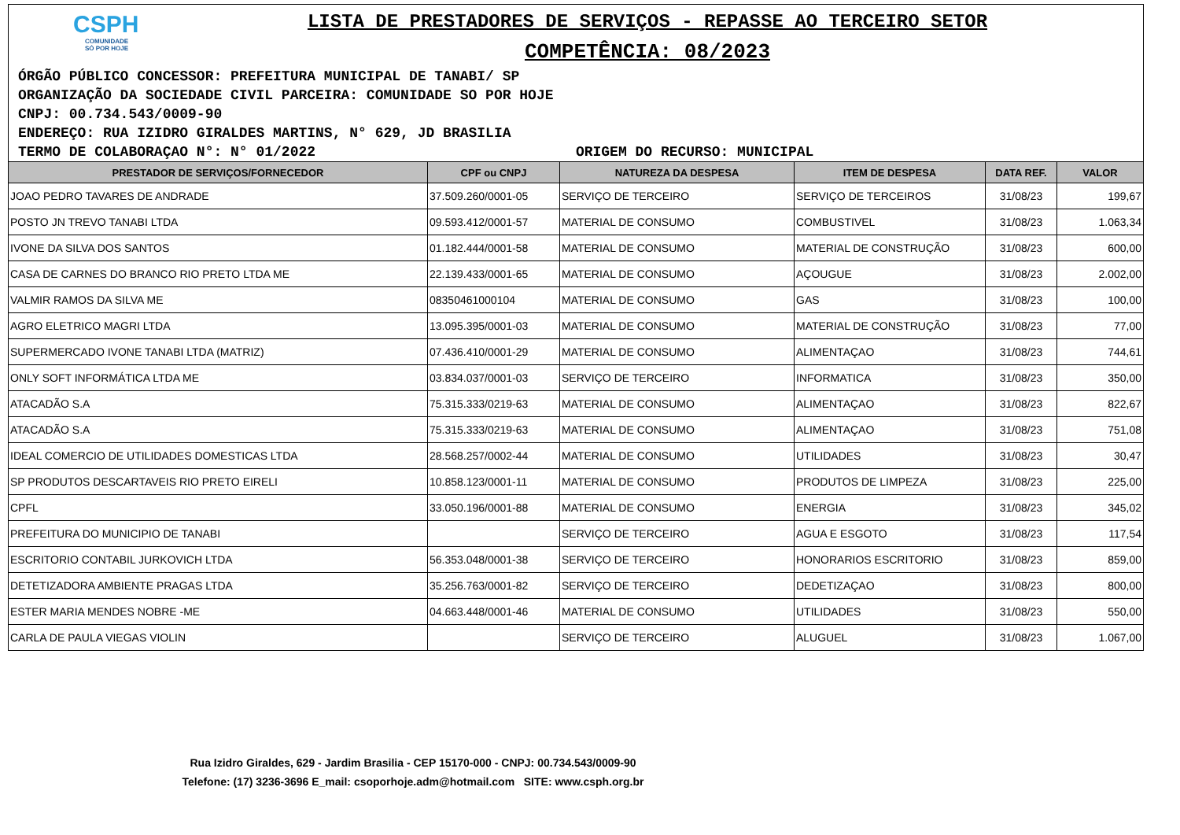CSPH
COMUNIDADE
SÓ POR HOJE
LISTA DE PRESTADORES DE SERVIÇOS - REPASSE AO TERCEIRO SETOR
COMPETÊNCIA: 08/2023
ÓRGÃO PÚBLICO CONCESSOR: PREFEITURA MUNICIPAL DE TANABI/ SP
ORGANIZAÇÃO DA SOCIEDADE CIVIL PARCEIRA: COMUNIDADE SO POR HOJE
CNPJ: 00.734.543/0009-90
ENDEREÇO: RUA IZIDRO GIRALDES MARTINS, N° 629, JD BRASILIA
TERMO DE COLABORAÇAO N°: N° 01/2022 ORIGEM DO RECURSO: MUNICIPAL
| PRESTADOR DE SERVIÇOS/FORNECEDOR | CPF ou CNPJ | NATUREZA DA DESPESA | ITEM DE DESPESA | DATA REF. | VALOR |
| --- | --- | --- | --- | --- | --- |
| JOAO PEDRO TAVARES DE ANDRADE | 37.509.260/0001-05 | SERVIÇO DE TERCEIRO | SERVIÇO DE TERCEIROS | 31/08/23 | 199,67 |
| POSTO JN TREVO TANABI LTDA | 09.593.412/0001-57 | MATERIAL DE CONSUMO | COMBUSTIVEL | 31/08/23 | 1.063,34 |
| IVONE DA SILVA DOS SANTOS | 01.182.444/0001-58 | MATERIAL DE CONSUMO | MATERIAL DE CONSTRUÇÃO | 31/08/23 | 600,00 |
| CASA DE CARNES DO BRANCO RIO PRETO LTDA ME | 22.139.433/0001-65 | MATERIAL DE CONSUMO | AÇOUGUE | 31/08/23 | 2.002,00 |
| VALMIR RAMOS DA SILVA ME | 08350461000104 | MATERIAL DE CONSUMO | GAS | 31/08/23 | 100,00 |
| AGRO ELETRICO MAGRI LTDA | 13.095.395/0001-03 | MATERIAL DE CONSUMO | MATERIAL DE CONSTRUÇÃO | 31/08/23 | 77,00 |
| SUPERMERCADO IVONE TANABI LTDA (MATRIZ) | 07.436.410/0001-29 | MATERIAL DE CONSUMO | ALIMENTAÇAO | 31/08/23 | 744,61 |
| ONLY SOFT INFORMÁTICA LTDA ME | 03.834.037/0001-03 | SERVIÇO DE TERCEIRO | INFORMATICA | 31/08/23 | 350,00 |
| ATACADÃO S.A | 75.315.333/0219-63 | MATERIAL DE CONSUMO | ALIMENTAÇAO | 31/08/23 | 822,67 |
| ATACADÃO S.A | 75.315.333/0219-63 | MATERIAL DE CONSUMO | ALIMENTAÇAO | 31/08/23 | 751,08 |
| IDEAL COMERCIO DE UTILIDADES DOMESTICAS LTDA | 28.568.257/0002-44 | MATERIAL DE CONSUMO | UTILIDADES | 31/08/23 | 30,47 |
| SP PRODUTOS DESCARTAVEIS RIO PRETO EIRELI | 10.858.123/0001-11 | MATERIAL DE CONSUMO | PRODUTOS DE LIMPEZA | 31/08/23 | 225,00 |
| CPFL | 33.050.196/0001-88 | MATERIAL DE CONSUMO | ENERGIA | 31/08/23 | 345,02 |
| PREFEITURA DO MUNICIPIO DE TANABI | | SERVIÇO DE TERCEIRO | AGUA E ESGOTO | 31/08/23 | 117,54 |
| ESCRITORIO CONTABIL JURKOVICH LTDA | 56.353.048/0001-38 | SERVIÇO DE TERCEIRO | HONORARIOS ESCRITORIO | 31/08/23 | 859,00 |
| DETETIZADORA AMBIENTE PRAGAS LTDA | 35.256.763/0001-82 | SERVIÇO DE TERCEIRO | DEDETIZAÇAO | 31/08/23 | 800,00 |
| ESTER MARIA MENDES NOBRE -ME | 04.663.448/0001-46 | MATERIAL DE CONSUMO | UTILIDADES | 31/08/23 | 550,00 |
| CARLA DE PAULA VIEGAS VIOLIN | | SERVIÇO DE TERCEIRO | ALUGUEL | 31/08/23 | 1.067,00 |
Rua Izidro Giraldes, 629 - Jardim Brasilia - CEP 15170-000 - CNPJ: 00.734.543/0009-90
Telefone: (17) 3236-3696 E_mail: csoporhoje.adm@hotmail.com SITE: www.csph.org.br